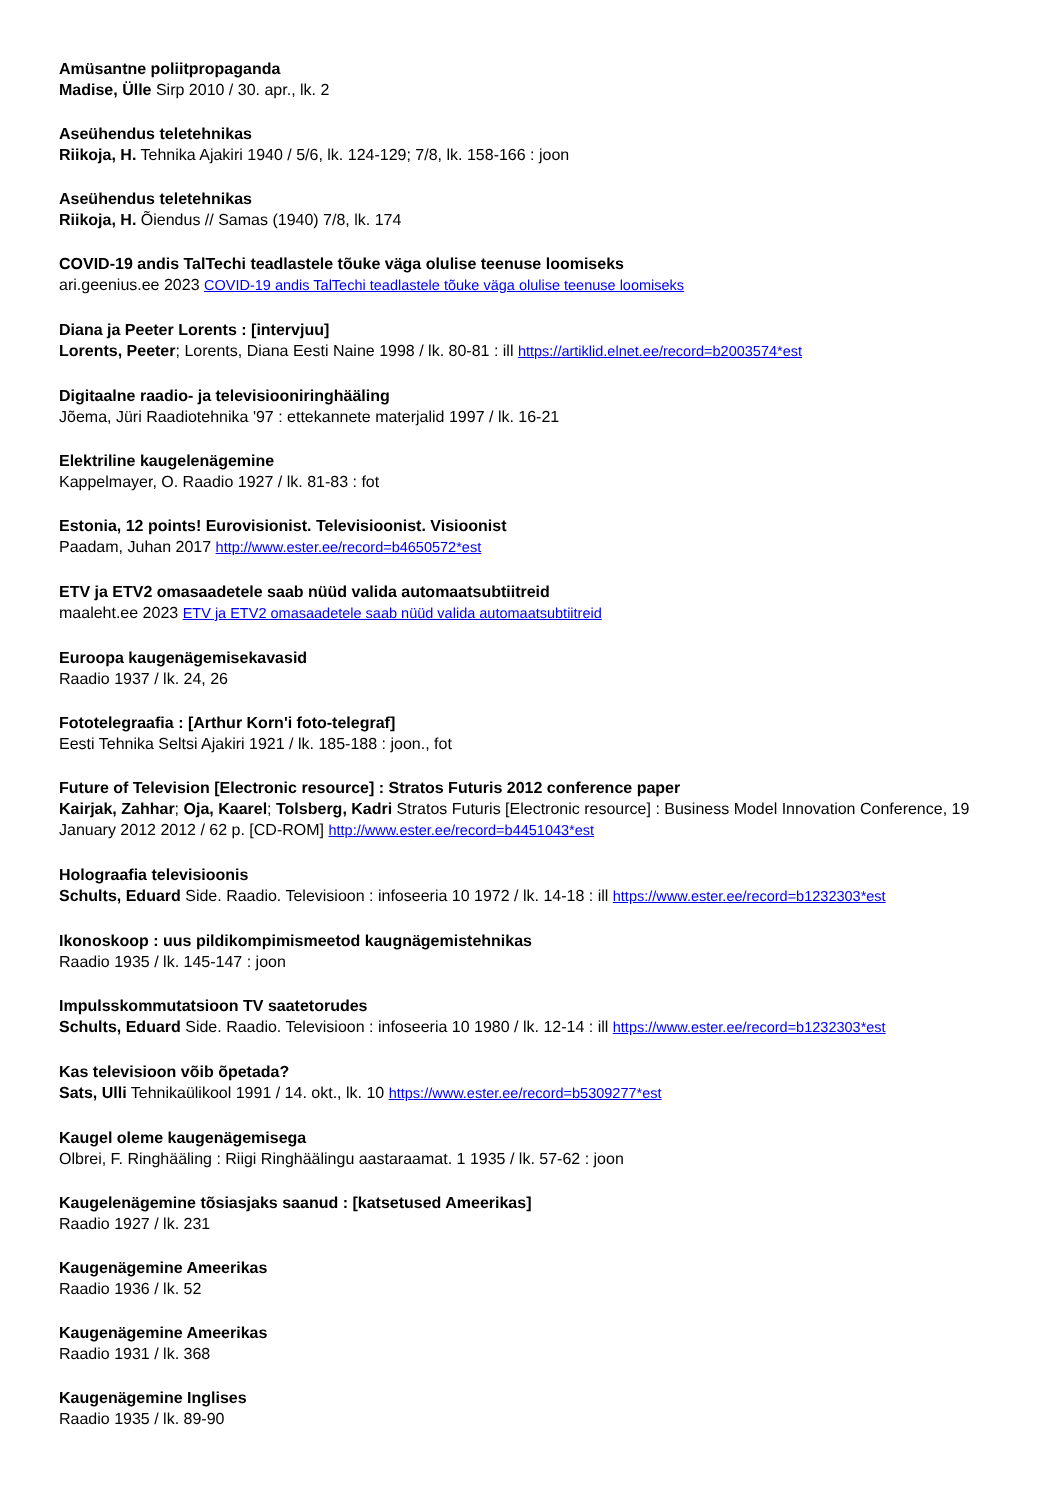Amüsantne poliitpropaganda
Madise, Ülle Sirp 2010 / 30. apr., lk. 2
Aseühendus teletehnikas
Riikoja, H. Tehnika Ajakiri 1940 / 5/6, lk. 124-129; 7/8, lk. 158-166 : joon
Aseühendus teletehnikas
Riikoja, H. Õiendus // Samas (1940) 7/8, lk. 174
COVID-19 andis TalTechi teadlastele tõuke väga olulise teenuse loomiseks
ari.geenius.ee 2023 COVID-19 andis TalTechi teadlastele tõuke väga olulise teenuse loomiseks
Diana ja Peeter Lorents : [intervjuu]
Lorents, Peeter; Lorents, Diana Eesti Naine 1998 / lk. 80-81 : ill https://artiklid.elnet.ee/record=b2003574*est
Digitaalne raadio- ja televisiooniringhääling
Jõema, Jüri Raadiotehnika '97 : ettekannete materjalid 1997 / lk. 16-21
Elektriline kaugelenägemine
Kappelmayer, O. Raadio 1927 / lk. 81-83 : fot
Estonia, 12 points! Eurovisionist. Televisioonist. Visioonist
Paadam, Juhan 2017 http://www.ester.ee/record=b4650572*est
ETV ja ETV2 omasaadetele saab nüüd valida automaatsubtiitreid
maaleht.ee 2023 ETV ja ETV2 omasaadetele saab nüüd valida automaatsubtiitreid
Euroopa kaugenägemisekavasid
Raadio 1937 / lk. 24, 26
Fototelegraafia : [Arthur Korn'i foto-telegraf]
Eesti Tehnika Seltsi Ajakiri 1921 / lk. 185-188 : joon., fot
Future of Television [Electronic resource] : Stratos Futuris 2012 conference paper
Kairjak, Zahhar; Oja, Kaarel; Tolsberg, Kadri Stratos Futuris [Electronic resource] : Business Model Innovation Conference, 19 January 2012 2012 / 62 p. [CD-ROM] http://www.ester.ee/record=b4451043*est
Holograafia televisioonis
Schults, Eduard Side. Raadio. Televisioon : infoseeria 10 1972 / lk. 14-18 : ill https://www.ester.ee/record=b1232303*est
Ikonoskoop : uus pildikompimismeetod kaugnägemistehnikas
Raadio 1935 / lk. 145-147 : joon
Impulsskommutatsioon TV saatetorudes
Schults, Eduard Side. Raadio. Televisioon : infoseeria 10 1980 / lk. 12-14 : ill https://www.ester.ee/record=b1232303*est
Kas televisioon võib õpetada?
Sats, Ulli Tehnikaülikool 1991 / 14. okt., lk. 10 https://www.ester.ee/record=b5309277*est
Kaugel oleme kaugenägemisega
Olbrei, F. Ringhääling : Riigi Ringhäälingu aastaraamat. 1 1935 / lk. 57-62 : joon
Kaugelenägemine tõsiasjaks saanud : [katsetused Ameerikas]
Raadio 1927 / lk. 231
Kaugenägemine Ameerikas
Raadio 1936 / lk. 52
Kaugenägemine Ameerikas
Raadio 1931 / lk. 368
Kaugenägemine Inglises
Raadio 1935 / lk. 89-90